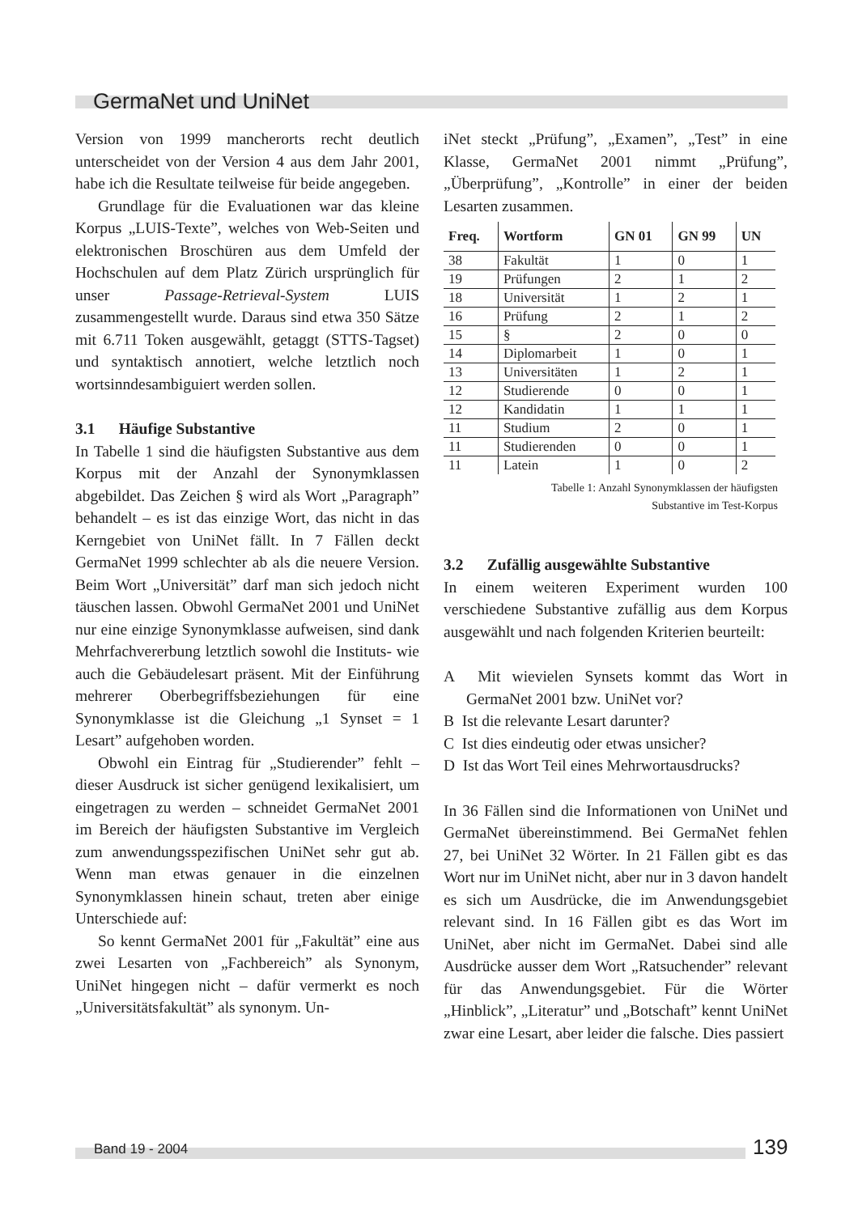GermaNet und UniNet
Version von 1999 mancherorts recht deutlich unterscheidet von der Version 4 aus dem Jahr 2001, habe ich die Resultate teilweise für beide angegeben.
Grundlage für die Evaluationen war das kleine Korpus „LUIS-Texte”, welches von Web-Seiten und elektronischen Broschüren aus dem Umfeld der Hochschulen auf dem Platz Zürich ursprünglich für unser Passage-Retrieval-System LUIS zusammengestellt wurde. Daraus sind etwa 350 Sätze mit 6.711 Token ausgewählt, getaggt (STTS-Tagset) und syntaktisch annotiert, welche letztlich noch wortsinndesambiguiert werden sollen.
3.1 Häufige Substantive
In Tabelle 1 sind die häufigsten Substantive aus dem Korpus mit der Anzahl der Synonymklassen abgebildet. Das Zeichen § wird als Wort „Paragraph” behandelt – es ist das einzige Wort, das nicht in das Kerngebiet von UniNet fällt. In 7 Fällen deckt GermaNet 1999 schlechter ab als die neuere Version. Beim Wort „Universität” darf man sich jedoch nicht täuschen lassen. Obwohl GermaNet 2001 und UniNet nur eine einzige Synonymklasse aufweisen, sind dank Mehrfachvererbung letztlich sowohl die Instituts- wie auch die Gebäudelesart präsent. Mit der Einführung mehrerer Oberbegriffsbeziehungen für eine Synonymklasse ist die Gleichung „1 Synset = 1 Lesart” aufgehoben worden.
Obwohl ein Eintrag für „Studierender” fehlt – dieser Ausdruck ist sicher genügend lexikalisiert, um eingetragen zu werden – schneidet GermaNet 2001 im Bereich der häufigsten Substantive im Vergleich zum anwendungsspezifischen UniNet sehr gut ab. Wenn man etwas genauer in die einzelnen Synonymklassen hinein schaut, treten aber einige Unterschiede auf:
So kennt GermaNet 2001 für „Fakultät” eine aus zwei Lesarten von „Fachbereich” als Synonym, UniNet hingegen nicht – dafür vermerkt es noch „Universitätsfakultät” als synonym. Un-
iNet steckt „Prüfung”, „Examen”, „Test” in eine Klasse, GermaNet 2001 nimmt „Prüfung”, „Überprüfung”, „Kontrolle” in einer der beiden Lesarten zusammen.
| Freq. | Wortform | GN 01 | GN 99 | UN |
| --- | --- | --- | --- | --- |
| 38 | Fakultät | 1 | 0 | 1 |
| 19 | Prüfungen | 2 | 1 | 2 |
| 18 | Universität | 1 | 2 | 1 |
| 16 | Prüfung | 2 | 1 | 2 |
| 15 | § | 2 | 0 | 0 |
| 14 | Diplomarbeit | 1 | 0 | 1 |
| 13 | Universitäten | 1 | 2 | 1 |
| 12 | Studierende | 0 | 0 | 1 |
| 12 | Kandidatin | 1 | 1 | 1 |
| 11 | Studium | 2 | 0 | 1 |
| 11 | Studierenden | 0 | 0 | 1 |
| 11 | Latein | 1 | 0 | 2 |
Tabelle 1: Anzahl Synonymklassen der häufigsten
Substantive im Test-Korpus
3.2 Zufällig ausgewählte Substantive
In einem weiteren Experiment wurden 100 verschiedene Substantive zufällig aus dem Korpus ausgewählt und nach folgenden Kriterien beurteilt:
A Mit wievielen Synsets kommt das Wort in GermaNet 2001 bzw. UniNet vor?
B Ist die relevante Lesart darunter?
C Ist dies eindeutig oder etwas unsicher?
D Ist das Wort Teil eines Mehrwortausdrucks?
In 36 Fällen sind die Informationen von UniNet und GermaNet übereinstimmend. Bei GermaNet fehlen 27, bei UniNet 32 Wörter. In 21 Fällen gibt es das Wort nur im UniNet nicht, aber nur in 3 davon handelt es sich um Ausdrücke, die im Anwendungsgebiet relevant sind. In 16 Fällen gibt es das Wort im UniNet, aber nicht im GermaNet. Dabei sind alle Ausdrücke ausser dem Wort „Ratsuchender” relevant für das Anwendungsgebiet. Für die Wörter „Hinblick”, „Literatur” und „Botschaft” kennt UniNet zwar eine Lesart, aber leider die falsche. Dies passiert
Band 19 - 2004 139